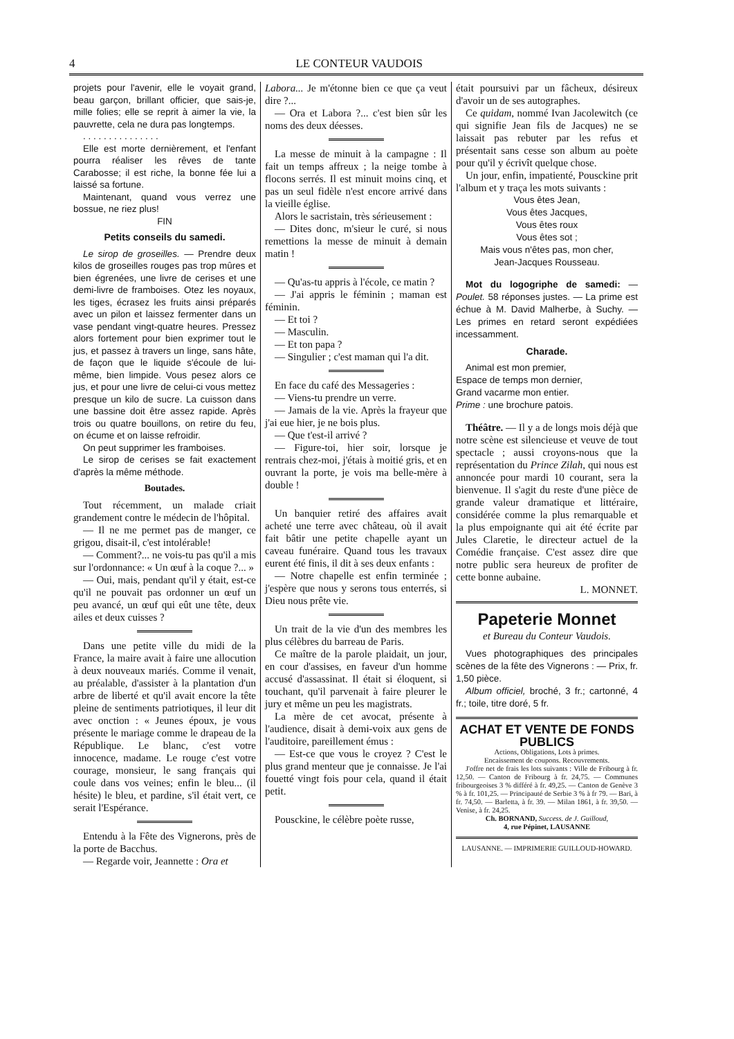4 LE CONTEUR VAUDOIS
projets pour l'avenir, elle le voyait grand, beau garçon, brillant officier, que sais-je, mille folies; elle se reprit à aimer la vie, la pauvrette, cela ne dura pas longtemps.
. . . . . . . . . . . . . . .
Elle est morte dernièrement, et l'enfant pourra réaliser les rêves de tante Carabosse; il est riche, la bonne fée lui a laissé sa fortune.
Maintenant, quand vous verrez une bossue, ne riez plus!
FIN
Petits conseils du samedi.
Le sirop de groseilles. — Prendre deux kilos de groseilles rouges pas trop mûres et bien égrenées, une livre de cerises et une demi-livre de framboises. Otez les noyaux, les tiges, écrasez les fruits ainsi préparés avec un pilon et laissez fermenter dans un vase pendant vingt-quatre heures. Pressez alors fortement pour bien exprimer tout le jus, et passez à travers un linge, sans hâte, de façon que le liquide s'écoule de lui-même, bien limpide. Vous pesez alors ce jus, et pour une livre de celui-ci vous mettez presque un kilo de sucre. La cuisson dans une bassine doit être assez rapide. Après trois ou quatre bouillons, on retire du feu, on écume et on laisse refroidir.
On peut supprimer les framboises.
Le sirop de cerises se fait exactement d'après la même méthode.
Boutades.
Tout récemment, un malade criait grandement contre le médecin de l'hôpital.
— Il ne me permet pas de manger, ce grigou, disait-il, c'est intolérable!
— Comment?... ne vois-tu pas qu'il a mis sur l'ordonnance: « Un œuf à la coque ?... »
— Oui, mais, pendant qu'il y était, est-ce qu'il ne pouvait pas ordonner un œuf un peu avancé, un œuf qui eût une tête, deux ailes et deux cuisses ?
Dans une petite ville du midi de la France, la maire avait à faire une allocution à deux nouveaux mariés. Comme il venait, au préalable, d'assister à la plantation d'un arbre de liberté et qu'il avait encore la tête pleine de sentiments patriotiques, il leur dit avec onction : « Jeunes époux, je vous présente le mariage comme le drapeau de la République. Le blanc, c'est votre innocence, madame. Le rouge c'est votre courage, monsieur, le sang français qui coule dans vos veines; enfin le bleu... (il hésite) le bleu, et pardine, s'il était vert, ce serait l'Espérance.
Entendu à la Fête des Vignerons, près de la porte de Bacchus.
— Regarde voir, Jeannette : Ora et
Labora... Je m'étonne bien ce que ça veut dire ?...
— Ora et Labora ?... c'est bien sûr les noms des deux déesses.
La messe de minuit à la campagne : Il fait un temps affreux ; la neige tombe à flocons serrés. Il est minuit moins cinq, et pas un seul fidèle n'est encore arrivé dans la vieille église.
Alors le sacristain, très sérieusement :
— Dites donc, m'sieur le curé, si nous remettions la messe de minuit à demain matin !
— Qu'as-tu appris à l'école, ce matin ?
— J'ai appris le féminin ; maman est féminin.
— Et toi ?
— Masculin.
— Et ton papa ?
— Singulier ; c'est maman qui l'a dit.
En face du café des Messageries :
— Viens-tu prendre un verre.
— Jamais de la vie. Après la frayeur que j'ai eue hier, je ne bois plus.
— Que t'est-il arrivé ?
— Figure-toi, hier soir, lorsque je rentrais chez-moi, j'étais à moitié gris, et en ouvrant la porte, je vois ma belle-mère à double !
Un banquier retiré des affaires avait acheté une terre avec château, où il avait fait bâtir une petite chapelle ayant un caveau funéraire. Quand tous les travaux eurent été finis, il dit à ses deux enfants :
— Notre chapelle est enfin terminée ; j'espère que nous y serons tous enterrés, si Dieu nous prête vie.
Un trait de la vie d'un des membres les plus célèbres du barreau de Paris.
Ce maître de la parole plaidait, un jour, en cour d'assises, en faveur d'un homme accusé d'assassinat. Il était si éloquent, si touchant, qu'il parvenait à faire pleurer le jury et même un peu les magistrats.
La mère de cet avocat, présente à l'audience, disait à demi-voix aux gens de l'auditoire, pareillement émus :
— Est-ce que vous le croyez ? C'est le plus grand menteur que je connaisse. Je l'ai fouetté vingt fois pour cela, quand il était petit.
Pousckine, le célèbre poète russe,
était poursuivi par un fâcheux, désireux d'avoir un de ses autographes.
Ce quidam, nommé Ivan Jacolewitch (ce qui signifie Jean fils de Jacques) ne se laissait pas rebuter par les refus et présentait sans cesse son album au poète pour qu'il y écrivît quelque chose.
Un jour, enfin, impatienté, Pousckine prit l'album et y traça les mots suivants :
Vous êtes Jean,
Vous êtes Jacques,
Vous êtes roux
Vous êtes sot ;
Mais vous n'êtes pas, mon cher,
Jean-Jacques Rousseau.
Mot du logogriphe de samedi: — Poulet. 58 réponses justes. — La prime est échue à M. David Malherbe, à Suchy. — Les primes en retard seront expédiées incessamment.
Charade.
Animal est mon premier,
Espace de temps mon dernier,
Grand vacarme mon entier.
Prime : une brochure patois.
Théâtre. — Il y a de longs mois déjà que notre scène est silencieuse et veuve de tout spectacle ; aussi croyons-nous que la représentation du Prince Zilah, qui nous est annoncée pour mardi 10 courant, sera la bienvenue. Il s'agit du reste d'une pièce de grande valeur dramatique et littéraire, considérée comme la plus remarquable et la plus empoignante qui ait été écrite par Jules Claretie, le directeur actuel de la Comédie française. C'est assez dire que notre public sera heureux de profiter de cette bonne aubaine.
L. MONNET.
Papeterie Monnet
et Bureau du Conteur Vaudois.
Vues photographiques des principales scènes de la fête des Vignerons : — Prix, fr. 1,50 pièce.
Album officiel, broché, 3 fr.; cartonné, 4 fr.; toile, titre doré, 5 fr.
ACHAT ET VENTE DE FONDS PUBLICS
Actions, Obligations, Lots à primes.
Encaissement de coupons. Recouvrements.
J'offre net de frais les lots suivants : Ville de Fribourg à fr. 12,50. — Canton de Fribourg à fr. 24,75. — Communes fribourgeoises 3 % différé à fr. 49,25. — Canton de Genève 3 % à fr. 101,25. — Principauté de Serbie 3 % à fr 79. — Bari, à fr. 74,50. — Barletta, à fr. 39. — Milan 1861, à fr. 39,50. — Venise, à fr. 24,25.
Ch. BORNAND, Success. de J. Guilloud,
4, rue Pépinet, LAUSANNE
LAUSANNE. — IMPRIMERIE GUILLOUD-HOWARD.